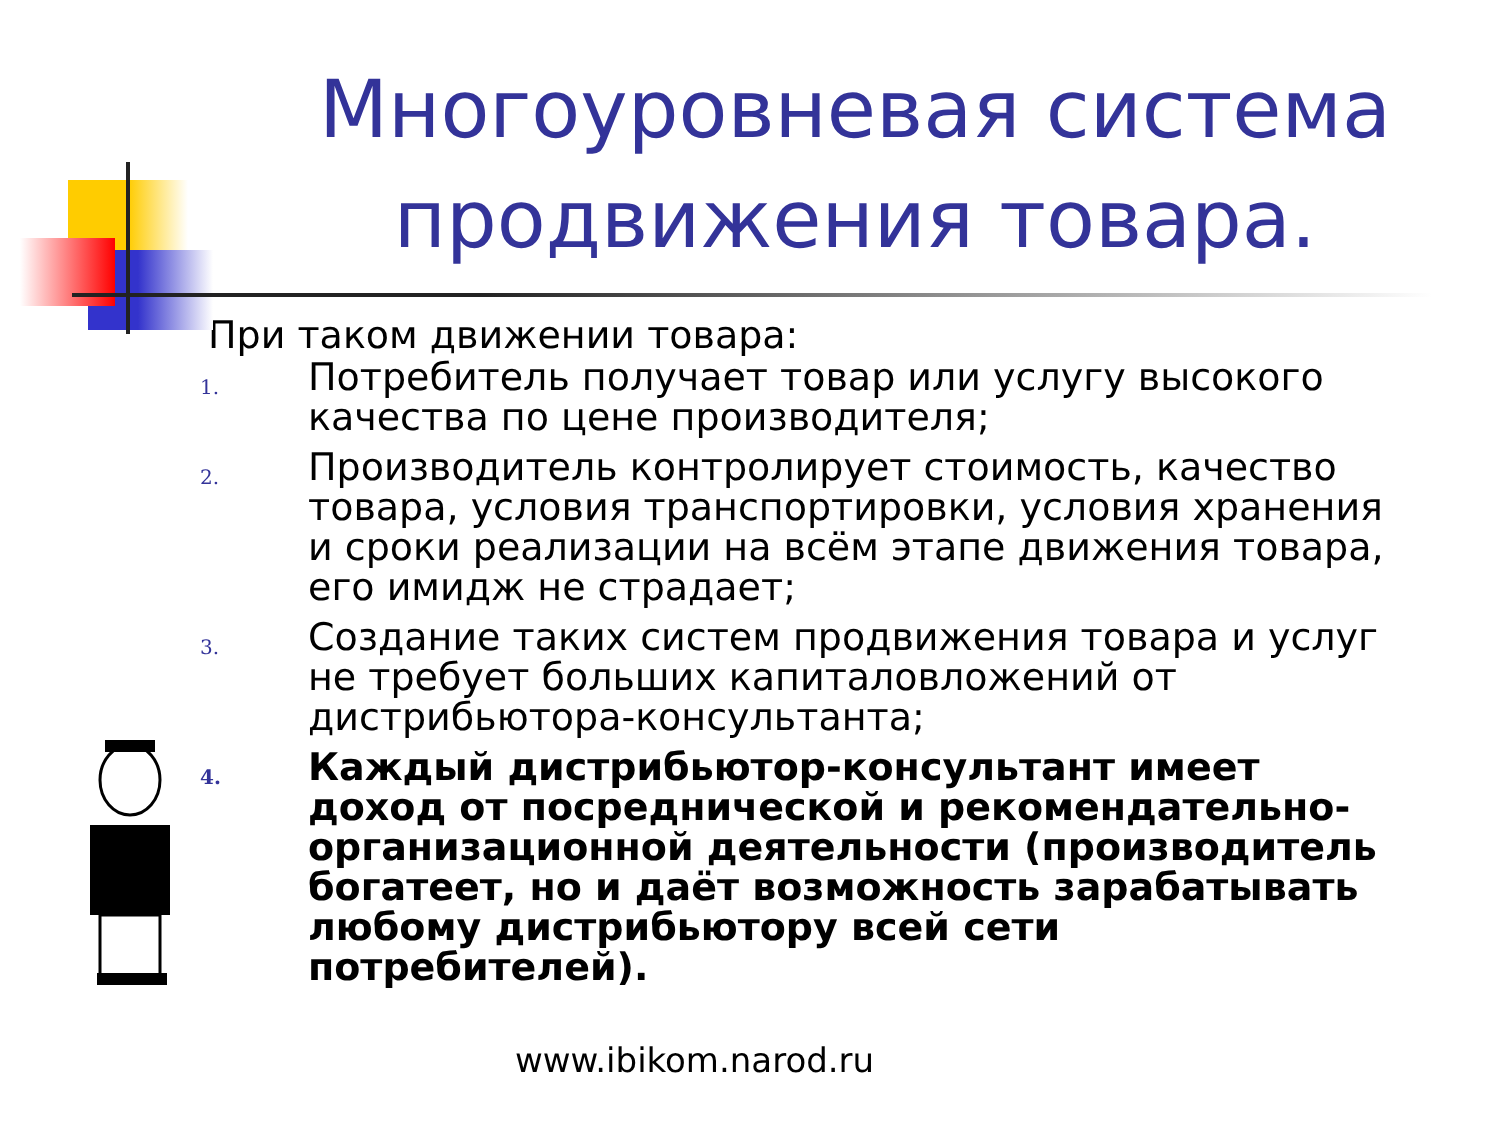Многоуровневая система продвижения товара.
При таком движении товара:
1. Потребитель получает товар или услугу высокого качества по цене производителя;
2. Производитель контролирует стоимость, качество товара, условия транспортировки, условия хранения и сроки реализации на всём этапе движения товара, его имидж не страдает;
3. Создание таких систем продвижения товара и услуг не требует больших капиталовложений от дистрибьютора-консультанта;
4. Каждый дистрибьютор-консультант имеет доход от посреднической и рекомендательно-организационной деятельности (производитель богатеет, но и даёт возможность зарабатывать любому дистрибьютору всей сети потребителей).
www.ibikom.narod.ru